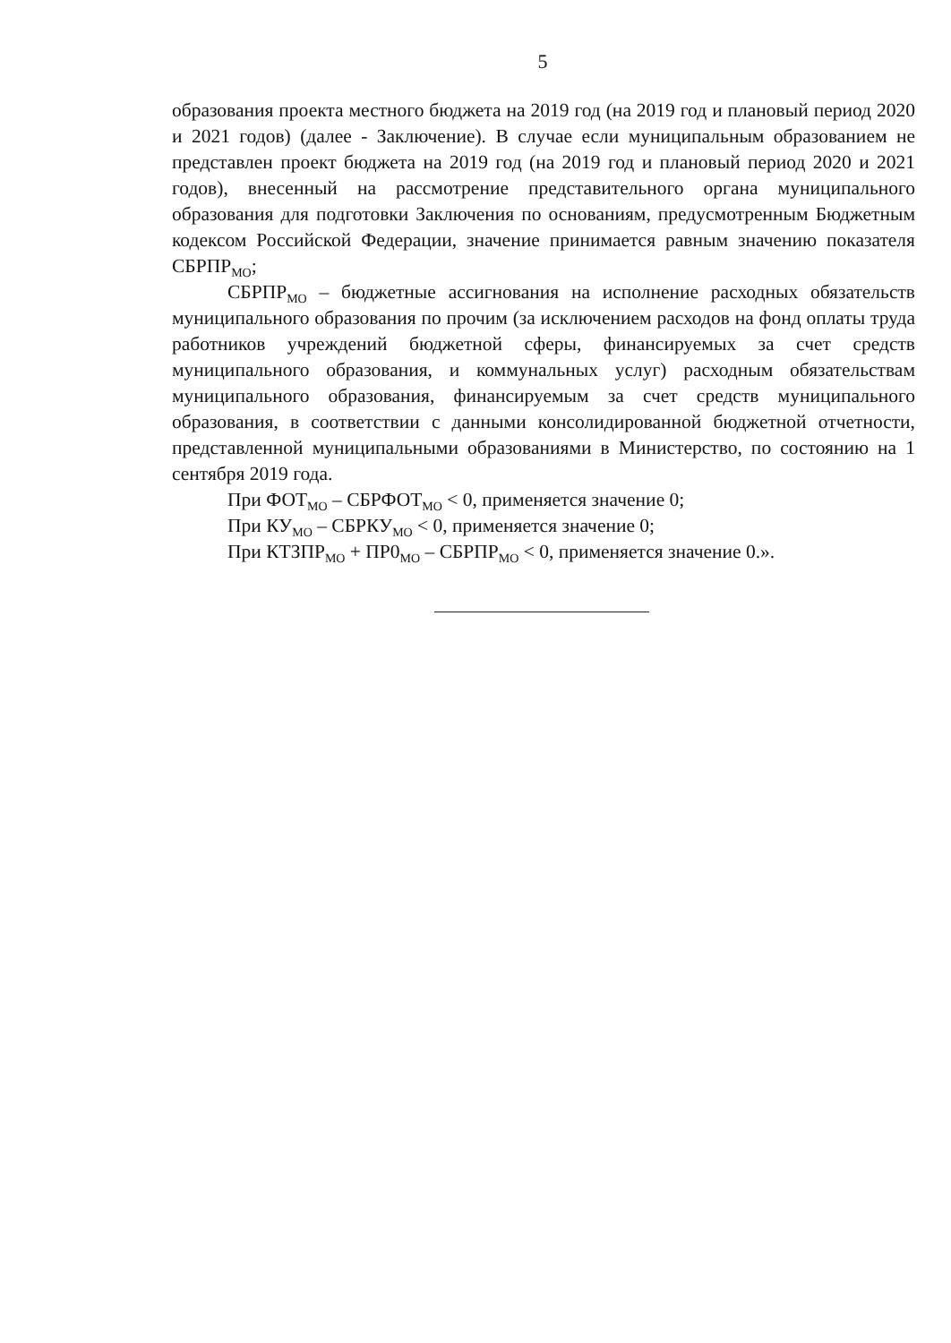5
образования проекта местного бюджета на 2019 год (на 2019 год и плановый период 2020 и 2021 годов) (далее - Заключение). В случае если муниципальным образованием не представлен проект бюджета на 2019 год (на 2019 год и плановый период 2020 и 2021 годов), внесенный на рассмотрение представительного органа муниципального образования для подготовки Заключения по основаниям, предусмотренным Бюджетным кодексом Российской Федерации, значение принимается равным значению показателя СБРПР<sub>МО</sub>;
СБРПР<sub>МО</sub> – бюджетные ассигнования на исполнение расходных обязательств муниципального образования по прочим (за исключением расходов на фонд оплаты труда работников учреждений бюджетной сферы, финансируемых за счет средств муниципального образования, и коммунальных услуг) расходным обязательствам муниципального образования, финансируемым за счет средств муниципального образования, в соответствии с данными консолидированной бюджетной отчетности, представленной муниципальными образованиями в Министерство, по состоянию на 1 сентября 2019 года.
При ФОТ<sub>МО</sub> – СБРФОТ<sub>МО</sub> < 0, применяется значение 0;
При КУ<sub>МО</sub> – СБРКУ<sub>МО</sub> < 0, применяется значение 0;
При КТЗПР<sub>МО</sub> + ПР0<sub>МО</sub> – СБРПР<sub>МО</sub> < 0, применяется значение 0.».